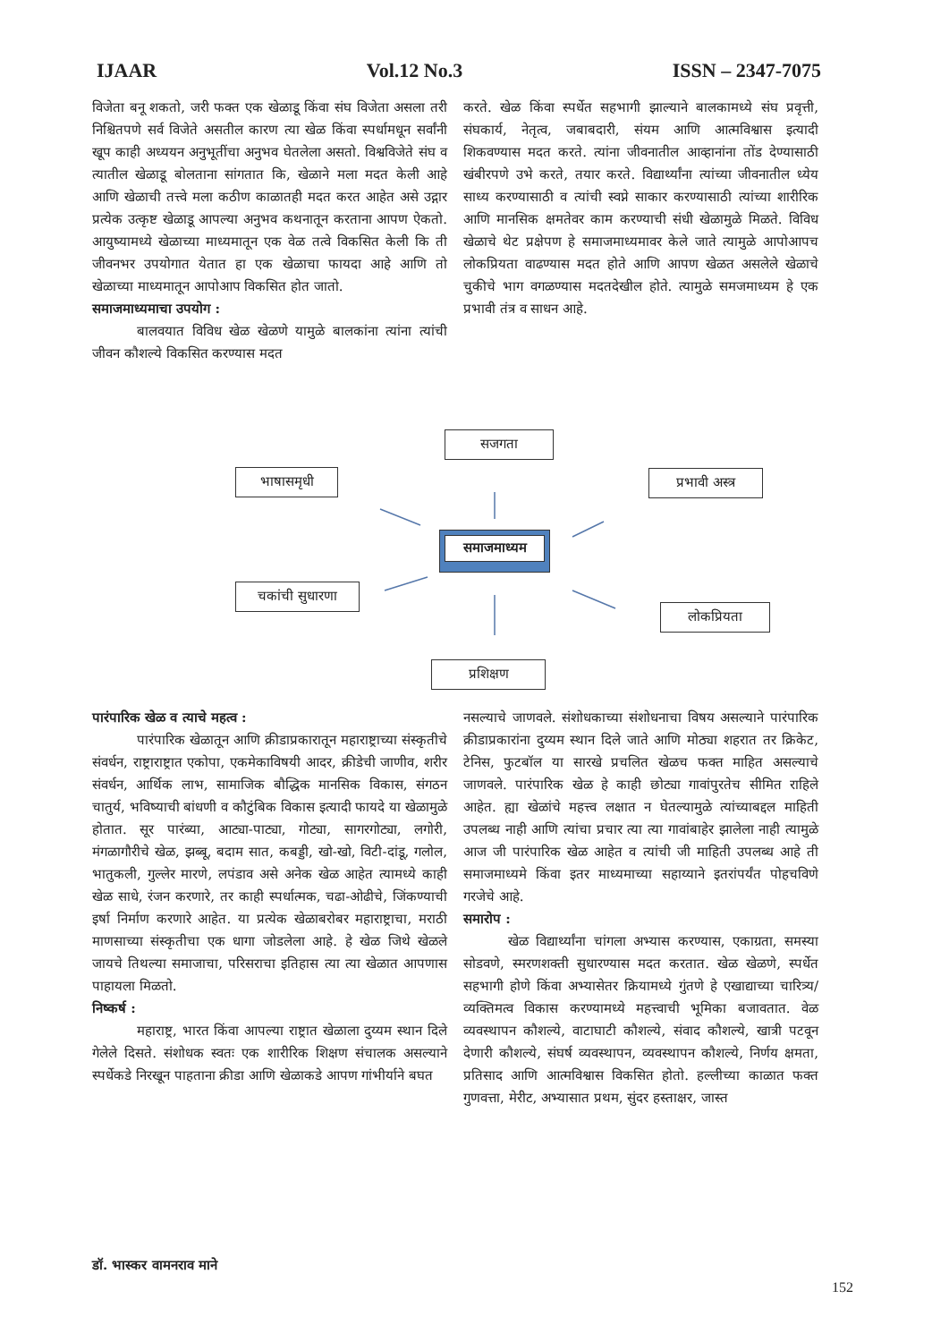IJAAR Vol.12 No.3 ISSN – 2347-7075
विजेता बनू शकतो, जरी फक्त एक खेळाडू किंवा संघ विजेता असला तरी निश्चितपणे सर्व विजेते असतील कारण त्या खेळ किंवा स्पर्धामधून सर्वांनी खूप काही अध्ययन अनुभूतींचा अनुभव घेतलेला असतो. विश्वविजेते संघ व त्यातील खेळाडू बोलताना सांगतात कि, खेळाने मला मदत केली आहे आणि खेळाची तत्त्वे मला कठीण काळातही मदत करत आहेत असे उद्गार प्रत्येक उत्कृष्ट खेळाडू आपल्या अनुभव कथनातून करताना आपण ऐकतो. आयुष्यामध्ये खेळाच्या माध्यमातून एक वेळ तत्वे विकसित केली कि ती जीवनभर उपयोगात येतात हा एक खेळाचा फायदा आहे आणि तो खेळाच्या माध्यमातून आपोआप विकसित होत जातो.
समाजमाध्यमाचा उपयोग :
बालवयात विविध खेळ खेळणे यामुळे बालकांना त्यांना त्यांची जीवन कौशल्ये विकसित करण्यास मदत
करते. खेळ किंवा स्पर्धेत सहभागी झाल्याने बालकामध्ये संघ प्रवृत्ती, संघकार्य, नेतृत्व, जबाबदारी, संयम आणि आत्मविश्वास इत्यादी शिकवण्यास मदत करते. त्यांना जीवनातील आव्हानांना तोंड देण्यासाठी खंबीरपणे उभे करते, तयार करते. विद्यार्थ्यांना त्यांच्या जीवनातील ध्येय साध्य करण्यासाठी व त्यांची स्वप्ने साकार करण्यासाठी त्यांच्या शारीरिक आणि मानसिक क्षमतेवर काम करण्याची संधी खेळामुळे मिळते. विविध खेळाचे थेट प्रक्षेपण हे समाजमाध्यमावर केले जाते त्यामुळे आपोआपच लोकप्रियता वाढण्यास मदत होते आणि आपण खेळत असलेले खेळाचे चुकीचे भाग वगळण्यास मदतदेखील होते. त्यामुळे समजमाध्यम हे एक प्रभावी तंत्र व साधन आहे.
सजगता
भाषासमृधी प्रभावी अस्त्र
समाजमाध्यम
चकांची सुधारणा
लोकप्रियता
प्रशिक्षण
पारंपारिक खेळ व त्याचे महत्व :
पारंपारिक खेळातून आणि क्रीडाप्रकारातून महाराष्ट्राच्या संस्कृतीचे संवर्धन, राष्ट्राराष्ट्रात एकोपा, एकमेकाविषयी आदर, क्रीडेची जाणीव, शरीर संवर्धन, आर्थिक लाभ, सामाजिक बौद्धिक मानसिक विकास, संगठन चातुर्य, भविष्याची बांधणी व कौटुंबिक विकास इत्यादी फायदे या खेळामुळे होतात. सूर पारंब्या, आट्या-पाट्या, गोट्या, सागरगोट्या, लगोरी, मंगळागौरीचे खेळ, झब्बू, बदाम सात, कबड्डी, खो-खो, विटी-दांडू, गलोल, भातुकली, गुल्लेर मारणे, लपंडाव असे अनेक खेळ आहेत त्यामध्ये काही खेळ साधे, रंजन करणारे, तर काही स्पर्धात्मक, चढा-ओढीचे, जिंकण्याची इर्षा निर्माण करणारे आहेत. या प्रत्येक खेळाबरोबर महाराष्ट्राचा, मराठी माणसाच्या संस्कृतीचा एक धागा जोडलेला आहे. हे खेळ जिथे खेळले जायचे तिथल्या समाजाचा, परिसराचा इतिहास त्या त्या खेळात आपणास पाहायला मिळतो.
निष्कर्ष :
महाराष्ट्र, भारत किंवा आपल्या राष्ट्रात खेळाला दुय्यम स्थान दिले गेलेले दिसते. संशोधक स्वतः एक शारीरिक शिक्षण संचालक असल्याने स्पर्धेकडे निरखून पाहताना क्रीडा आणि खेळाकडे आपण गांभीर्याने बघत
नसल्याचे जाणवले. संशोधकाच्या संशोधनाचा विषय असल्याने पारंपारिक क्रीडाप्रकारांना दुय्यम स्थान दिले जाते आणि मोठ्या शहरात तर क्रिकेट, टेनिस, फुटबॉल या सारखे प्रचलित खेळच फक्त माहित असल्याचे जाणवले. पारंपारिक खेळ हे काही छोट्या गावांपुरतेच सीमित राहिले आहेत. ह्या खेळांचे महत्त्व लक्षात न घेतल्यामुळे त्यांच्याबद्दल माहिती उपलब्ध नाही आणि त्यांचा प्रचार त्या त्या गावांबाहेर झालेला नाही त्यामुळे आज जी पारंपारिक खेळ आहेत व त्यांची जी माहिती उपलब्ध आहे ती समाजमाध्यमे किंवा इतर माध्यमाच्या सहाय्याने इतरांपर्यंत पोहचविणे गरजेचे आहे.
समारोप :
खेळ विद्यार्थ्यांना चांगला अभ्यास करण्यास, एकाग्रता, समस्या सोडवणे, स्मरणशक्ती सुधारण्यास मदत करतात. खेळ खेळणे, स्पर्धेत सहभागी होणे किंवा अभ्यासेतर क्रियामध्ये गुंतणे हे एखाद्याच्या चारित्र्य/व्यक्तिमत्व विकास करण्यामध्ये महत्त्वाची भूमिका बजावतात. वेळ व्यवस्थापन कौशल्ये, वाटाघाटी कौशल्ये, संवाद कौशल्ये, खात्री पटवून देणारी कौशल्ये, संघर्ष व्यवस्थापन, व्यवस्थापन कौशल्ये, निर्णय क्षमता, प्रतिसाद आणि आत्मविश्वास विकसित होतो. हल्लीच्या काळात फक्त गुणवत्ता, मेरीट, अभ्यासात प्रथम, सुंदर हस्ताक्षर, जास्त
डॉ. भास्कर वामनराव माने
152